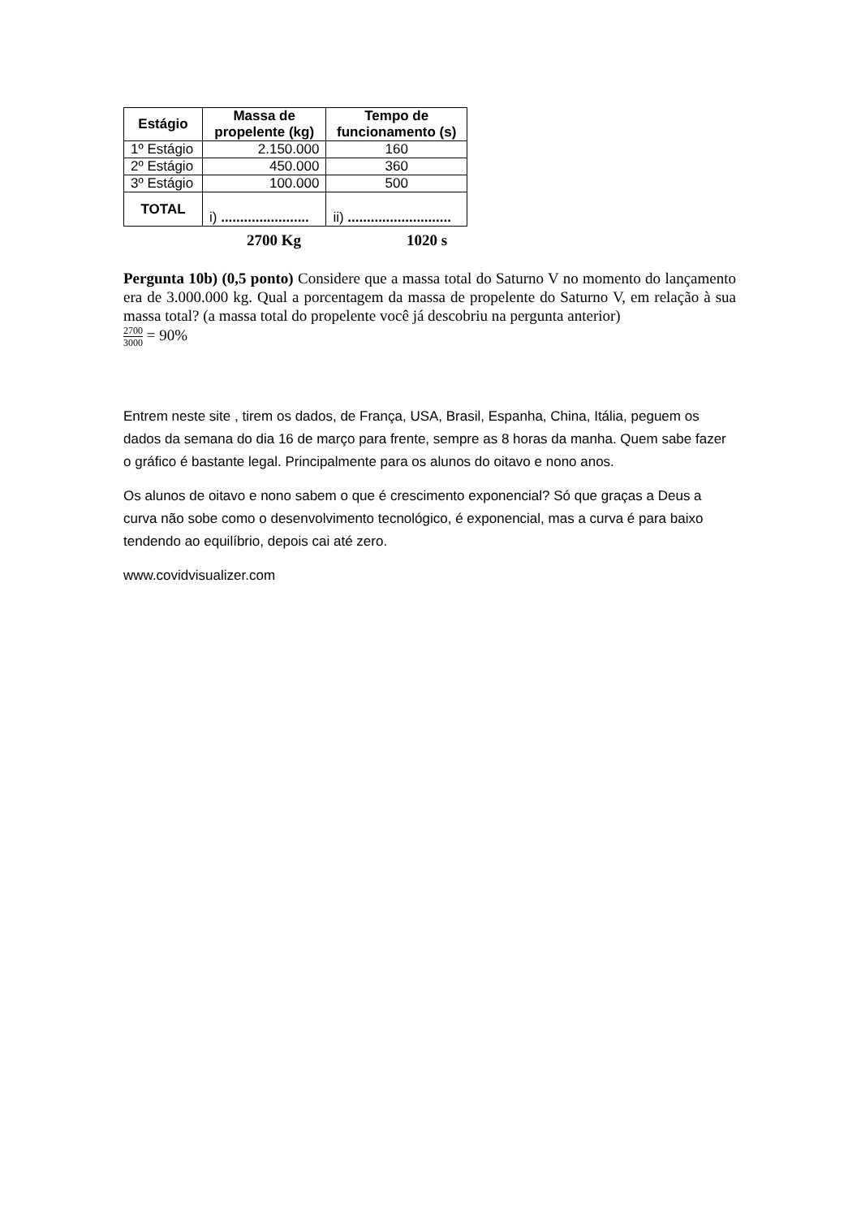| Estágio | Massa de propelente (kg) | Tempo de funcionamento (s) |
| --- | --- | --- |
| 1º Estágio | 2.150.000 | 160 |
| 2º Estágio | 450.000 | 360 |
| 3º Estágio | 100.000 | 500 |
| TOTAL | i) ....................... | ii) ........................... |
2700 Kg 1020 s
Pergunta 10b) (0,5 ponto) Considere que a massa total do Saturno V no momento do lançamento era de 3.000.000 kg. Qual a porcentagem da massa de propelente do Saturno V, em relação à sua massa total? (a massa total do propelente você já descobriu na pergunta anterior)
2700 3000 = 90%
Entrem neste site , tirem os dados, de França, USA, Brasil, Espanha, China, Itália, peguem os dados da semana do dia 16 de março para frente, sempre as 8 horas da manha. Quem sabe fazer o gráfico é bastante legal. Principalmente para os alunos do oitavo e nono anos.
Os alunos de oitavo e nono sabem o que é crescimento exponencial? Só que graças a Deus a curva não sobe como o desenvolvimento tecnológico, é exponencial, mas a curva é para baixo tendendo ao equilíbrio, depois cai até zero.
www.covidvisualizer.com